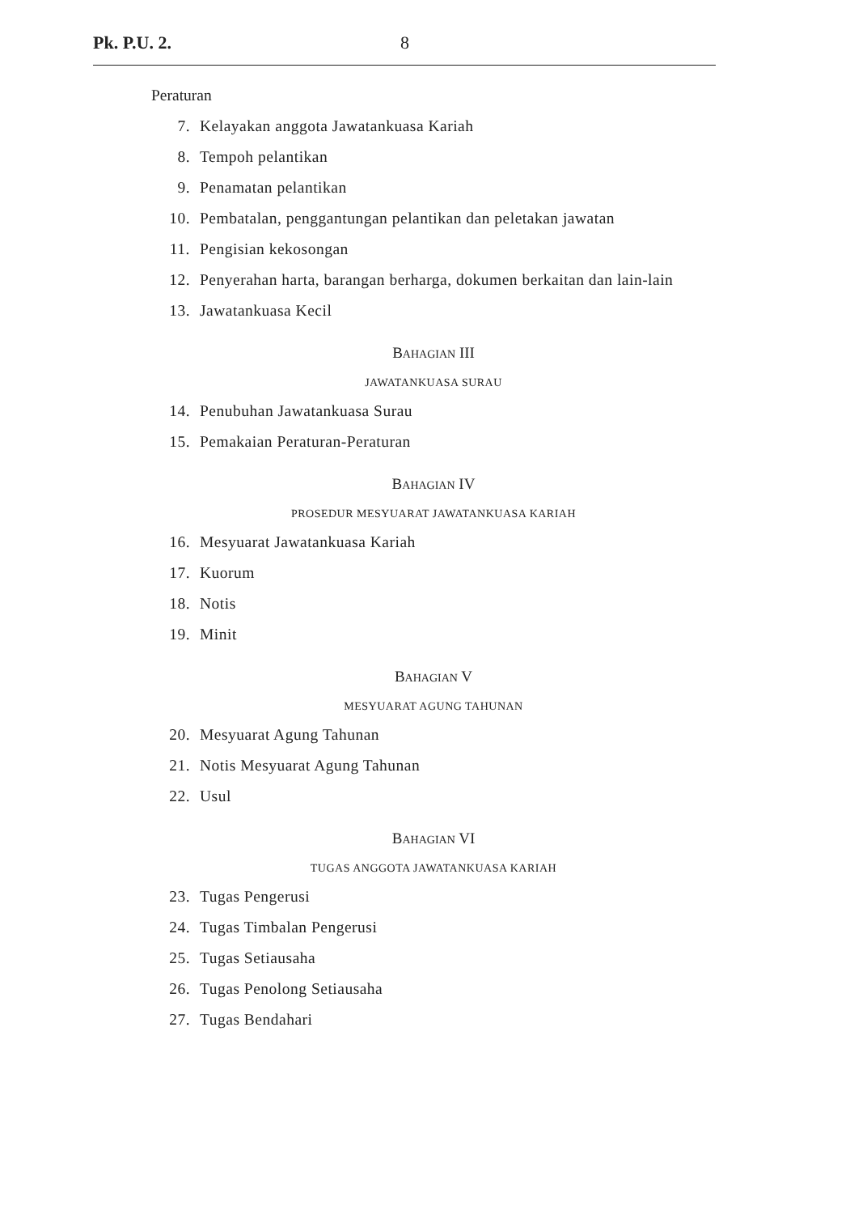Pk. P.U. 2. 8
Peraturan
7. Kelayakan anggota Jawatankuasa Kariah
8. Tempoh pelantikan
9. Penamatan pelantikan
10. Pembatalan, penggantungan pelantikan dan peletakan jawatan
11. Pengisian kekosongan
12. Penyerahan harta, barangan berharga, dokumen berkaitan dan lain-lain
13. Jawatankuasa Kecil
BAHAGIAN III
JAWATANKUASA SURAU
14. Penubuhan Jawatankuasa Surau
15. Pemakaian Peraturan-Peraturan
BAHAGIAN IV
PROSEDUR MESYUARAT JAWATANKUASA KARIAH
16. Mesyuarat Jawatankuasa Kariah
17. Kuorum
18. Notis
19. Minit
BAHAGIAN V
MESYUARAT AGUNG TAHUNAN
20. Mesyuarat Agung Tahunan
21. Notis Mesyuarat Agung Tahunan
22. Usul
BAHAGIAN VI
TUGAS ANGGOTA JAWATANKUASA KARIAH
23. Tugas Pengerusi
24. Tugas Timbalan Pengerusi
25. Tugas Setiausaha
26. Tugas Penolong Setiausaha
27. Tugas Bendahari